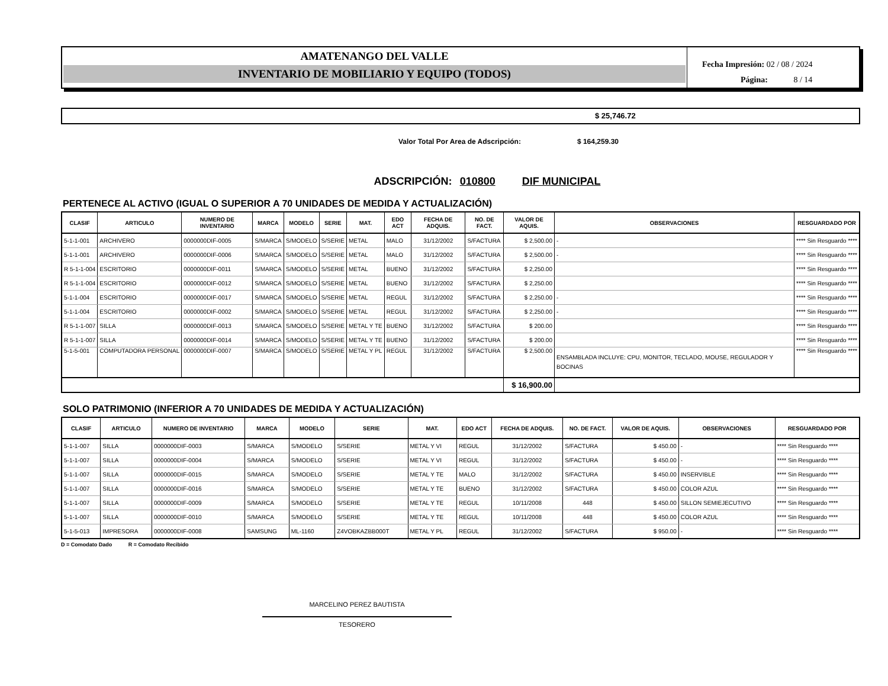AMATENANGO DEL VALLE
INVENTARIO DE MOBILIARIO Y EQUIPO (TODOS)
Fecha Impresión: 02 / 08 / 2024
Página: 8 / 14
$ 25,746.72
Valor Total Por Area de Adscripción: $ 164,259.30
ADSCRIPCIÓN: 010800 DIF MUNICIPAL
PERTENECE AL ACTIVO (IGUAL O SUPERIOR A 70 UNIDADES DE MEDIDA Y ACTUALIZACIÓN)
| CLASIF | ARTICULO | NUMERO DE INVENTARIO | MARCA | MODELO | SERIE | MAT. | EDO ACT | FECHA DE ADQUIS. | NO. DE FACT. | VALOR DE AQUIS. | OBSERVACIONES | RESGUARDADO POR |
| --- | --- | --- | --- | --- | --- | --- | --- | --- | --- | --- | --- | --- |
| 5-1-1-001 | ARCHIVERO | 0000000DIF-0005 | S/MARCA | S/MODELO | S/SERIE | METAL | MALO | 31/12/2002 | S/FACTURA | $ 2,500.00 | - | **** Sin Resguardo **** |
| 5-1-1-001 | ARCHIVERO | 0000000DIF-0006 | S/MARCA | S/MODELO | S/SERIE | METAL | MALO | 31/12/2002 | S/FACTURA | $ 2,500.00 | - | **** Sin Resguardo **** |
| R 5-1-1-004 | ESCRITORIO | 0000000DIF-0011 | S/MARCA | S/MODELO | S/SERIE | METAL | BUENO | 31/12/2002 | S/FACTURA | $ 2,250.00 | | **** Sin Resguardo **** |
| R 5-1-1-004 | ESCRITORIO | 0000000DIF-0012 | S/MARCA | S/MODELO | S/SERIE | METAL | BUENO | 31/12/2002 | S/FACTURA | $ 2,250.00 | | **** Sin Resguardo **** |
| 5-1-1-004 | ESCRITORIO | 0000000DIF-0017 | S/MARCA | S/MODELO | S/SERIE | METAL | REGUL | 31/12/2002 | S/FACTURA | $ 2,250.00 | - | **** Sin Resguardo **** |
| 5-1-1-004 | ESCRITORIO | 0000000DIF-0002 | S/MARCA | S/MODELO | S/SERIE | METAL | REGUL | 31/12/2002 | S/FACTURA | $ 2,250.00 | - | **** Sin Resguardo **** |
| R 5-1-1-007 | SILLA | 0000000DIF-0013 | S/MARCA | S/MODELO | S/SERIE | METAL Y TE | BUENO | 31/12/2002 | S/FACTURA | $ 200.00 | | **** Sin Resguardo **** |
| R 5-1-1-007 | SILLA | 0000000DIF-0014 | S/MARCA | S/MODELO | S/SERIE | METAL Y TE | BUENO | 31/12/2002 | S/FACTURA | $ 200.00 | | **** Sin Resguardo **** |
| 5-1-5-001 | COMPUTADORA PERSONAL | 0000000DIF-0007 | S/MARCA | S/MODELO | S/SERIE | METAL Y PL | REGUL | 31/12/2002 | S/FACTURA | $ 2,500.00 | ENSAMBLADA INCLUYE: CPU, MONITOR, TECLADO, MOUSE, REGULADOR Y BOCINAS | **** Sin Resguardo **** |
| | | | | | | | | | | $ 16,900.00 | | |
SOLO PATRIMONIO (INFERIOR A 70 UNIDADES DE MEDIDA Y ACTUALIZACIÓN)
| CLASIF | ARTICULO | NUMERO DE INVENTARIO | MARCA | MODELO | SERIE | MAT. | EDO ACT | FECHA DE ADQUIS. | NO. DE FACT. | VALOR DE AQUIS. | OBSERVACIONES | RESGUARDADO POR |
| --- | --- | --- | --- | --- | --- | --- | --- | --- | --- | --- | --- | --- |
| 5-1-1-007 | SILLA | 0000000DIF-0003 | S/MARCA | S/MODELO | S/SERIE | METAL Y VI | REGUL | 31/12/2002 | S/FACTURA | $ 450.00 | - | **** Sin Resguardo **** |
| 5-1-1-007 | SILLA | 0000000DIF-0004 | S/MARCA | S/MODELO | S/SERIE | METAL Y VI | REGUL | 31/12/2002 | S/FACTURA | $ 450.00 | - | **** Sin Resguardo **** |
| 5-1-1-007 | SILLA | 0000000DIF-0015 | S/MARCA | S/MODELO | S/SERIE | METAL Y TE | MALO | 31/12/2002 | S/FACTURA | $ 450.00 | INSERVIBLE | **** Sin Resguardo **** |
| 5-1-1-007 | SILLA | 0000000DIF-0016 | S/MARCA | S/MODELO | S/SERIE | METAL Y TE | BUENO | 31/12/2002 | S/FACTURA | $ 450.00 | COLOR AZUL | **** Sin Resguardo **** |
| 5-1-1-007 | SILLA | 0000000DIF-0009 | S/MARCA | S/MODELO | S/SERIE | METAL Y TE | REGUL | 10/11/2008 | 448 | $ 450.00 | SILLON SEMIEJECUTIVO | **** Sin Resguardo **** |
| 5-1-1-007 | SILLA | 0000000DIF-0010 | S/MARCA | S/MODELO | S/SERIE | METAL Y TE | REGUL | 10/11/2008 | 448 | $ 450.00 | COLOR AZUL | **** Sin Resguardo **** |
| 5-1-5-013 | IMPRESORA | 0000000DIF-0008 | SAMSUNG | ML-1160 | Z4VOBKAZBB000T | METAL Y PL | REGUL | 31/12/2002 | S/FACTURA | $ 950.00 | - | **** Sin Resguardo **** |
D = Comodato Dado R = Comodato Recibido
MARCELINO PEREZ BAUTISTA
TESORERO